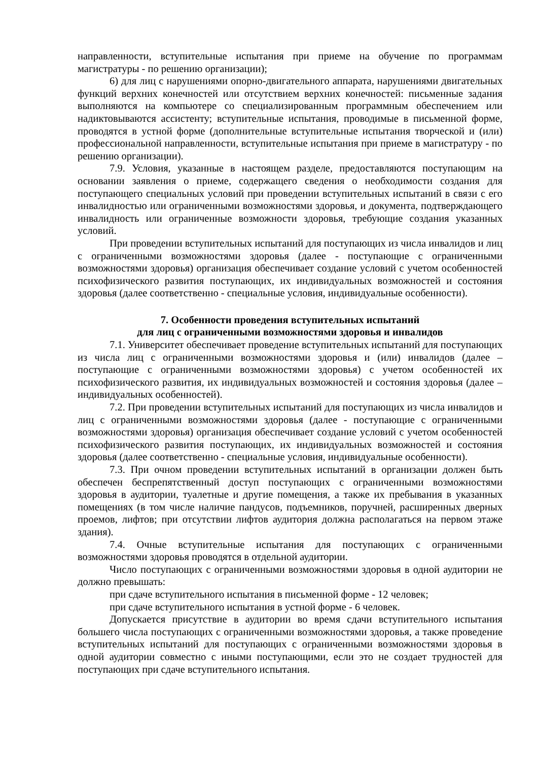направленности, вступительные испытания при приеме на обучение по программам магистратуры - по решению организации);
6) для лиц с нарушениями опорно-двигательного аппарата, нарушениями двигательных функций верхних конечностей или отсутствием верхних конечностей: письменные задания выполняются на компьютере со специализированным программным обеспечением или надиктовываются ассистенту; вступительные испытания, проводимые в письменной форме, проводятся в устной форме (дополнительные вступительные испытания творческой и (или) профессиональной направленности, вступительные испытания при приеме в магистратуру - по решению организации).
7.9. Условия, указанные в настоящем разделе, предоставляются поступающим на основании заявления о приеме, содержащего сведения о необходимости создания для поступающего специальных условий при проведении вступительных испытаний в связи с его инвалидностью или ограниченными возможностями здоровья, и документа, подтверждающего инвалидность или ограниченные возможности здоровья, требующие создания указанных условий.
При проведении вступительных испытаний для поступающих из числа инвалидов и лиц с ограниченными возможностями здоровья (далее - поступающие с ограниченными возможностями здоровья) организация обеспечивает создание условий с учетом особенностей психофизического развития поступающих, их индивидуальных возможностей и состояния здоровья (далее соответственно - специальные условия, индивидуальные особенности).
7. Особенности проведения вступительных испытаний
для лиц с ограниченными возможностями здоровья и инвалидов
7.1. Университет обеспечивает проведение вступительных испытаний для поступающих из числа лиц с ограниченными возможностями здоровья и (или) инвалидов (далее – поступающие с ограниченными возможностями здоровья) с учетом особенностей их психофизического развития, их индивидуальных возможностей и состояния здоровья (далее – индивидуальных особенностей).
7.2. При проведении вступительных испытаний для поступающих из числа инвалидов и лиц с ограниченными возможностями здоровья (далее - поступающие с ограниченными возможностями здоровья) организация обеспечивает создание условий с учетом особенностей психофизического развития поступающих, их индивидуальных возможностей и состояния здоровья (далее соответственно - специальные условия, индивидуальные особенности).
7.3. При очном проведении вступительных испытаний в организации должен быть обеспечен беспрепятственный доступ поступающих с ограниченными возможностями здоровья в аудитории, туалетные и другие помещения, а также их пребывания в указанных помещениях (в том числе наличие пандусов, подъемников, поручней, расширенных дверных проемов, лифтов; при отсутствии лифтов аудитория должна располагаться на первом этаже здания).
7.4. Очные вступительные испытания для поступающих с ограниченными возможностями здоровья проводятся в отдельной аудитории.
Число поступающих с ограниченными возможностями здоровья в одной аудитории не должно превышать:
при сдаче вступительного испытания в письменной форме - 12 человек;
при сдаче вступительного испытания в устной форме - 6 человек.
Допускается присутствие в аудитории во время сдачи вступительного испытания большего числа поступающих с ограниченными возможностями здоровья, а также проведение вступительных испытаний для поступающих с ограниченными возможностями здоровья в одной аудитории совместно с иными поступающими, если это не создает трудностей для поступающих при сдаче вступительного испытания.